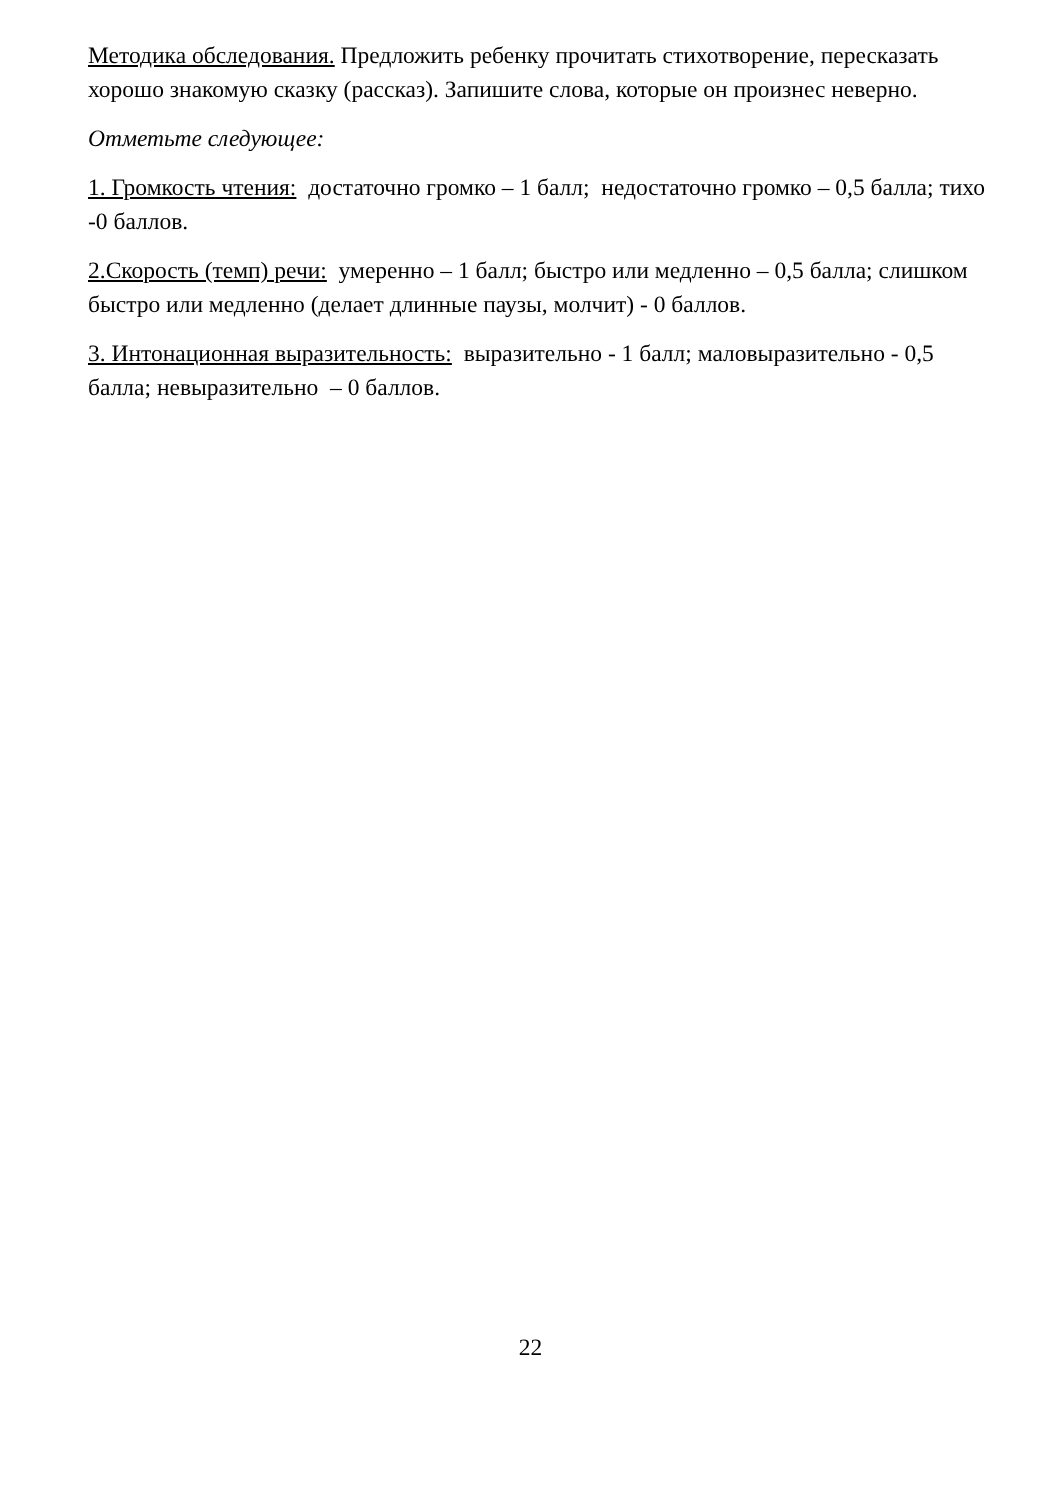Методика обследования. Предложить ребенку прочитать стихотворение, пересказать хорошо знакомую сказку (рассказ). Запишите слова, которые он произнес неверно.
Отметьте следующее:
1. Громкость чтения: достаточно громко – 1 балл; недостаточно громко – 0,5 балла; тихо -0 баллов.
2.Скорость (темп) речи: умеренно – 1 балл; быстро или медленно – 0,5 балла; слишком быстро или медленно (делает длинные паузы, молчит) - 0 баллов.
3. Интонационная выразительность: выразительно - 1 балл; маловыразительно - 0,5 балла; невыразительно – 0 баллов.
22